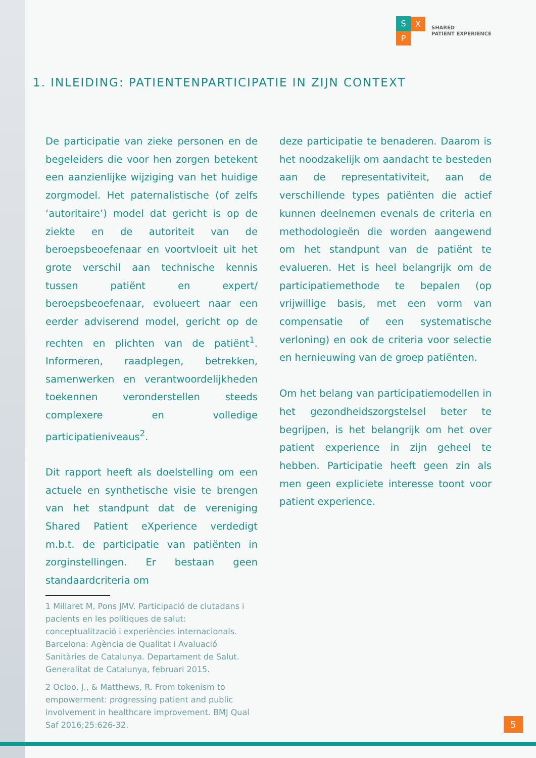S
P
X
SHARED
PATIENT EXPERIENCE
1. INLEIDING: PATIENTENPARTICIPATIE IN ZIJN CONTEXT
De participatie van zieke personen en de begeleiders die voor hen zorgen betekent een aanzienlijke wijziging van het huidige zorgmodel. Het paternalistische (of zelfs ‘autoritaire’) model dat gericht is op de ziekte en de autoriteit van de beroepsbeoefenaar en voortvloeit uit het grote verschil aan technische kennis tussen patiënt en expert/ beroepsbeoefenaar, evolueert naar een eerder adviserend model, gericht op de rechten en plichten van de patiënt<sup>1</sup>. Informeren, raadplegen, betrekken, samenwerken en verantwoordelijkheden toekennen veronderstellen steeds complexere en volledige participatieniveaus<sup>2</sup>.
Dit rapport heeft als doelstelling om een actuele en synthetische visie te brengen van het standpunt dat de vereniging Shared Patient eXperience verdedigt m.b.t. de participatie van patiënten in zorginstellingen. Er bestaan geen standaardcriteria om
1 Millaret M, Pons JMV. Participació de ciutadans i pacients en les polítiques de salut: conceptualització i experiències internacionals. Barcelona: Agència de Qualitat i Avaluació Sanitàries de Catalunya. Departament de Salut. Generalitat de Catalunya, februari 2015.
2 Ocloo, J., & Matthews, R. From tokenism to empowerment: progressing patient and public involvement in healthcare improvement. BMJ Qual Saf 2016;25:626-32.
deze participatie te benaderen. Daarom is het noodzakelijk om aandacht te besteden aan de representativiteit, aan de verschillende types patiënten die actief kunnen deelnemen evenals de criteria en methodologieën die worden aangewend om het standpunt van de patiënt te evalueren. Het is heel belangrijk om de participatiemethode te bepalen (op vrijwillige basis, met een vorm van compensatie of een systematische verloning) en ook de criteria voor selectie en hernieuwing van de groep patiënten.
Om het belang van participatiemodellen in het gezondheidszorgstelsel beter te begrijpen, is het belangrijk om het over patient experience in zijn geheel te hebben. Participatie heeft geen zin als men geen expliciete interesse toont voor patient experience.
5